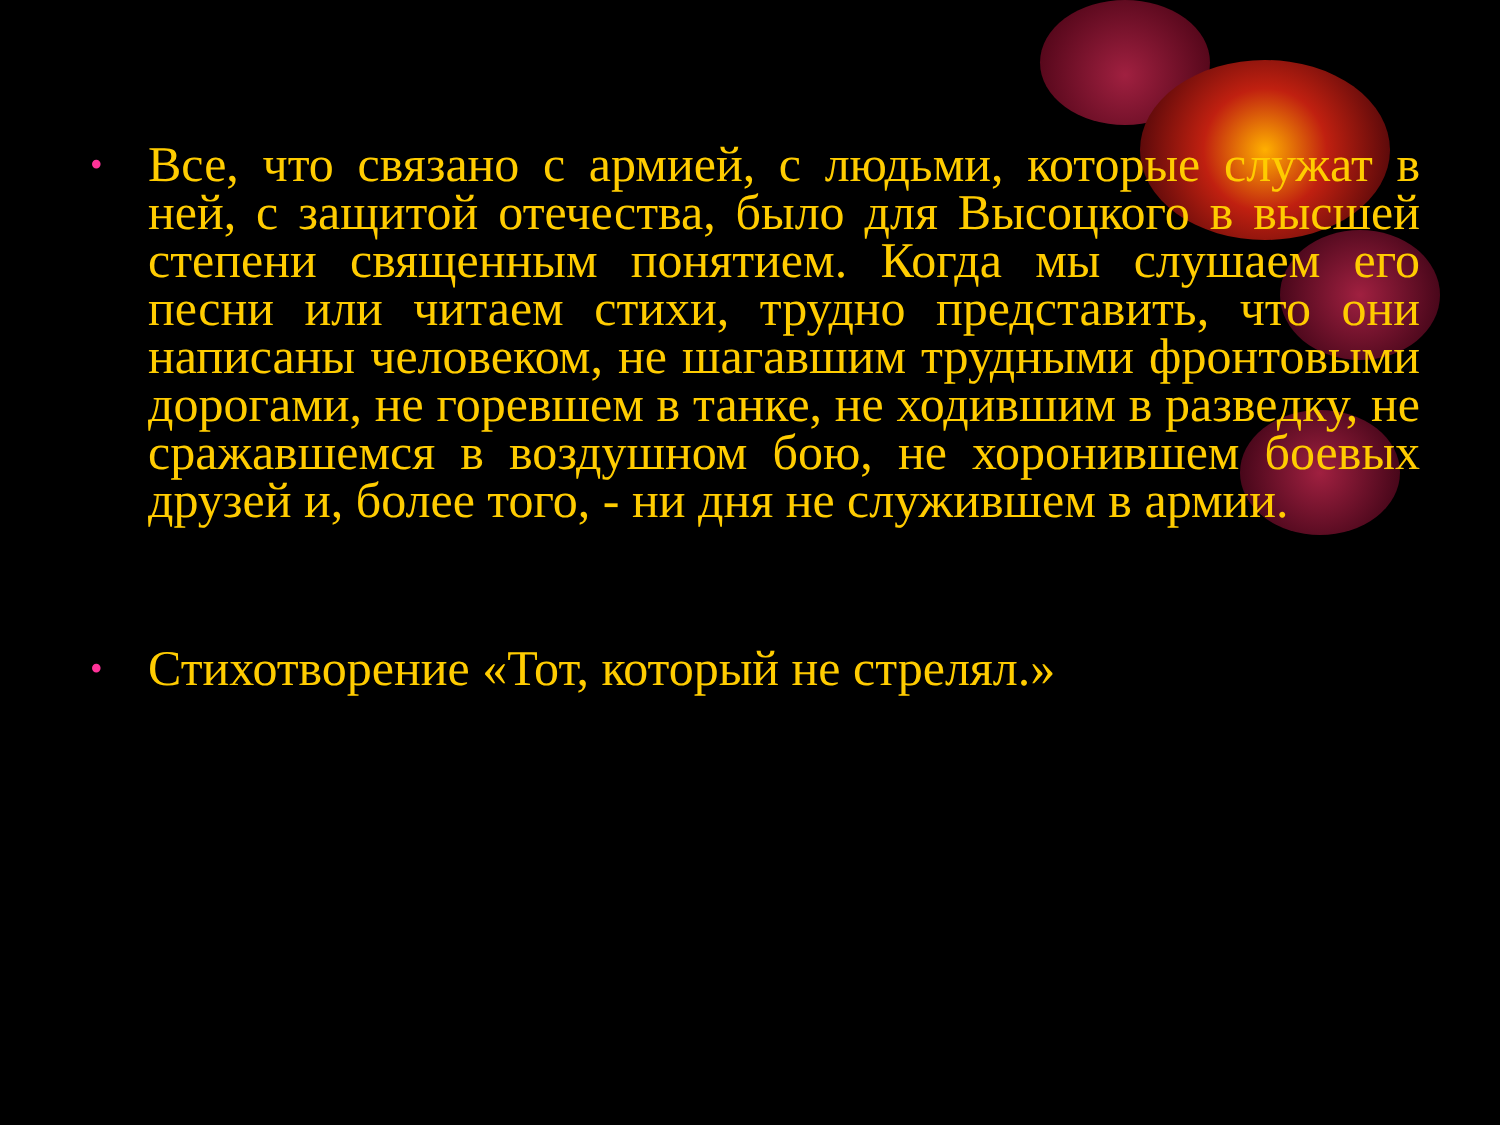• Все, что связано с армией, с людьми, которые служат в ней, с защитой отечества, было для Высоцкого в высшей степени священным понятием. Когда мы слушаем его песни или читаем стихи, трудно представить, что они написаны человеком, не шагавшим трудными фронтовыми дорогами, не горевшем в танке, не ходившим в разведку, не сражавшемся в воздушном бою, не хоронившем боевых друзей и, более того, - ни дня не служившем в армии.
• Стихотворение «Тот, который не стрелял.»